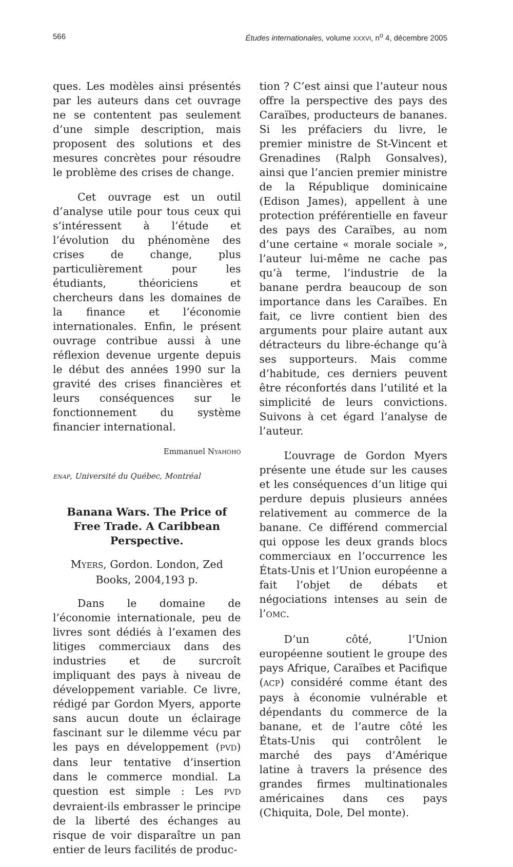566 Études internationales, volume XXXVI, n<sup>o</sup> 4, décembre 2005
ques. Les modèles ainsi présentés par les auteurs dans cet ouvrage ne se contentent pas seulement d’une simple description, mais proposent des solutions et des mesures concrètes pour résoudre le problème des crises de change.
Cet ouvrage est un outil d’analyse utile pour tous ceux qui s’intéressent à l’étude et l’évolution du phénomène des crises de change, plus particulièrement pour les étudiants, théoriciens et chercheurs dans les domaines de la finance et l’économie internationales. Enfin, le présent ouvrage contribue aussi à une réflexion devenue urgente depuis le début des années 1990 sur la gravité des crises financières et leurs conséquences sur le fonctionnement du système financier international.
Emmanuel NYAHOHO
ENAP, Université du Québec, Montréal
Banana Wars. The Price of Free Trade. A Caribbean Perspective.
MYERS, Gordon. London, Zed Books, 2004,193 p.
Dans le domaine de l’économie internationale, peu de livres sont dédiés à l’examen des litiges commerciaux dans des industries et de surcroît impliquant des pays à niveau de développement variable. Ce livre, rédigé par Gordon Myers, apporte sans aucun doute un éclairage fascinant sur le dilemme vécu par les pays en développement (PVD) dans leur tentative d’insertion dans le commerce mondial. La question est simple : Les PVD devraient-ils embrasser le principe de la liberté des échanges au risque de voir disparaître un pan entier de leurs facilités de produc-
tion ? C’est ainsi que l’auteur nous offre la perspective des pays des Caraïbes, producteurs de bananes. Si les préfaciers du livre, le premier ministre de St-Vincent et Grenadines (Ralph Gonsalves), ainsi que l’ancien premier ministre de la République dominicaine (Edison James), appellent à une protection préférentielle en faveur des pays des Caraïbes, au nom d’une certaine « morale sociale », l’auteur lui-même ne cache pas qu’à terme, l’industrie de la banane perdra beaucoup de son importance dans les Caraïbes. En fait, ce livre contient bien des arguments pour plaire autant aux détracteurs du libre-échange qu’à ses supporteurs. Mais comme d’habitude, ces derniers peuvent être réconfortés dans l’utilité et la simplicité de leurs convictions. Suivons à cet égard l’analyse de l’auteur.
L’ouvrage de Gordon Myers présente une étude sur les causes et les conséquences d’un litige qui perdure depuis plusieurs années relativement au commerce de la banane. Ce différend commercial qui oppose les deux grands blocs commerciaux en l’occurrence les États-Unis et l’Union européenne a fait l’objet de débats et négociations intenses au sein de l’OMC.
D’un côté, l’Union européenne soutient le groupe des pays Afrique, Caraïbes et Pacifique (ACP) considéré comme étant des pays à économie vulnérable et dépendants du commerce de la banane, et de l’autre côté les États-Unis qui contrôlent le marché des pays d’Amérique latine à travers la présence des grandes firmes multinationales américaines dans ces pays (Chiquita, Dole, Del monte).